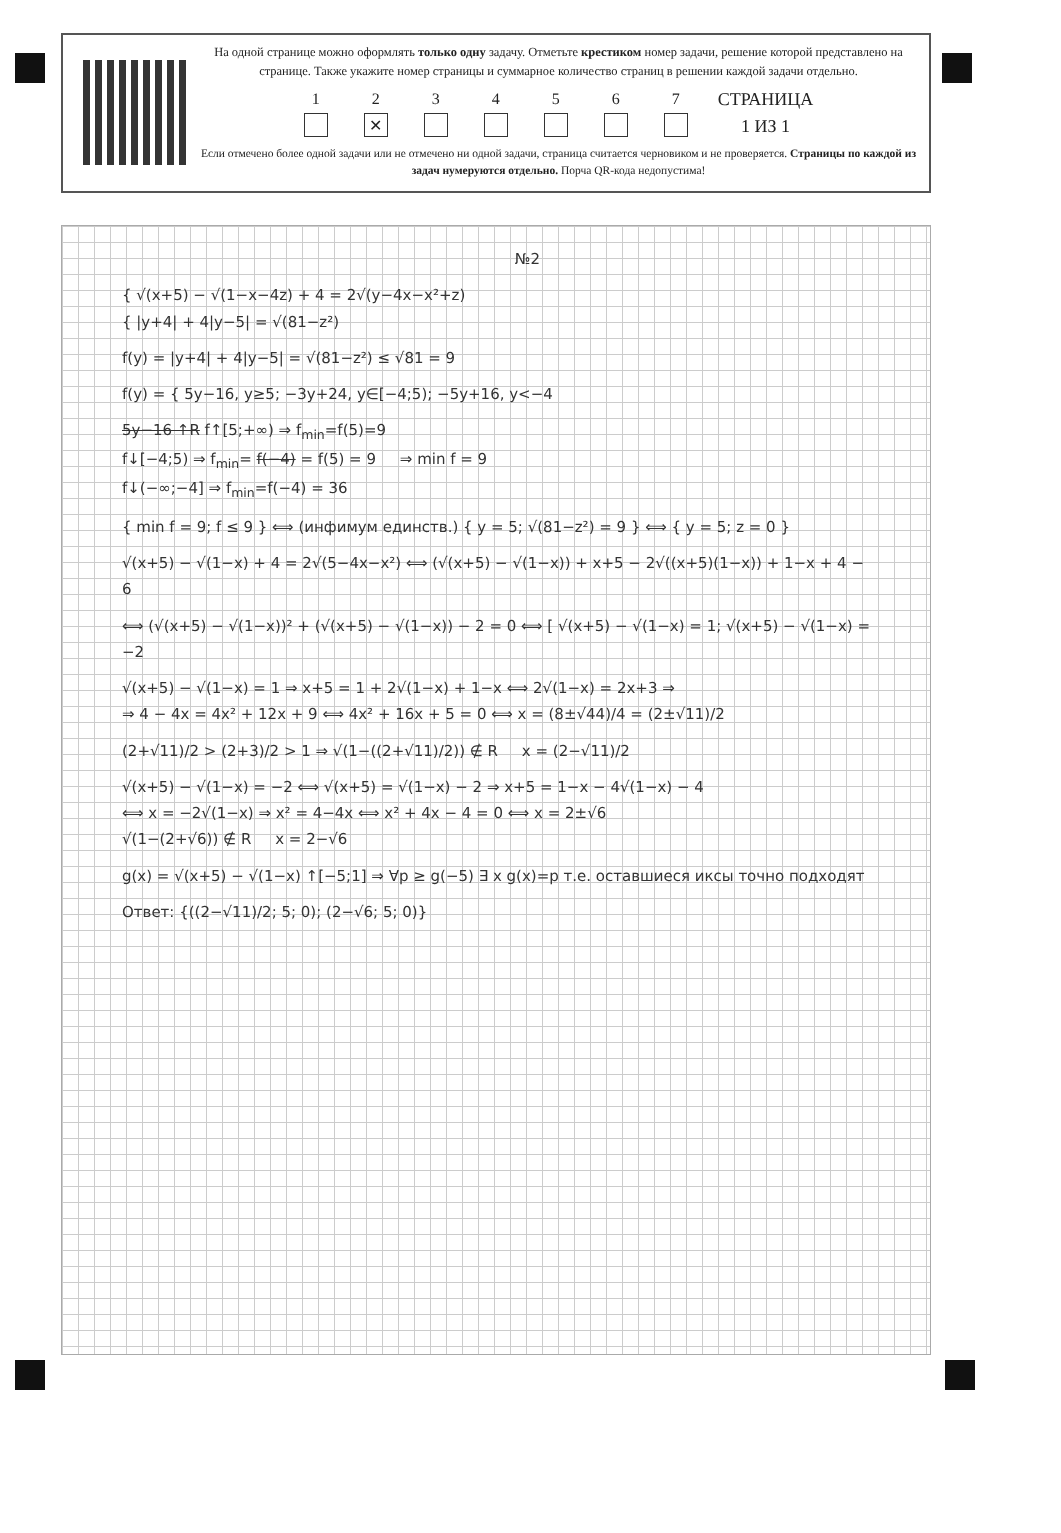На одной странице можно оформлять только одну задачу. Отметьте крестиком номер задачи, решение которой представлено на странице. Также укажите номер страницы и суммарное количество страниц в решении каждой задачи отдельно.
1 2
✕
3 4 5 6 7
СТРАНИЦА
1 ИЗ 1
Если отмечено более одной задачи или не отмечено ни одной задачи, страница считается черновиком и не проверяется. Страницы по каждой из задач нумеруются отдельно. Порча QR-кода недопустима!
№2
{ √(x+5) − √(1−x−4z) + 4 = 2√(y−4x−x²+z)
{ |y+4| + 4|y−5| = √(81−z²)
f(y) = |y+4| + 4|y−5| = √(81−z²) ≤ √81 = 9
f(y) = { 5y−16, y≥5; −3y+24, y∈[−4;5); −5y+16, y<−4
5y−16 ↑R f↑[5;+∞) ⇒ f<sub>min</sub>=f(5)=9
f↓[−4;5) ⇒ f<sub>min</sub>= f(−4) = f(5) = 9 ⇒ min f = 9
f↓(−∞;−4] ⇒ f<sub>min</sub>=f(−4) = 36
{ min f = 9; f ≤ 9 } ⟺ (инфимум единств.) { y = 5; √(81−z²) = 9 } ⟺ { y = 5; z = 0 }
√(x+5) − √(1−x) + 4 = 2√(5−4x−x²) ⟺ (√(x+5) − √(1−x)) + x+5 − 2√((x+5)(1−x)) + 1−x + 4 − 6
⟺ (√(x+5) − √(1−x))² + (√(x+5) − √(1−x)) − 2 = 0 ⟺ [ √(x+5) − √(1−x) = 1; √(x+5) − √(1−x) = −2
√(x+5) − √(1−x) = 1 ⇒ x+5 = 1 + 2√(1−x) + 1−x ⟺ 2√(1−x) = 2x+3 ⇒
⇒ 4 − 4x = 4x² + 12x + 9 ⟺ 4x² + 16x + 5 = 0 ⟺ x = (8±√44)/4 = (2±√11)/2
(2+√11)/2 > (2+3)/2 > 1 ⇒ √(1−((2+√11)/2)) ∉ R x = (2−√11)/2
√(x+5) − √(1−x) = −2 ⟺ √(x+5) = √(1−x) − 2 ⇒ x+5 = 1−x − 4√(1−x) − 4
⟺ x = −2√(1−x) ⇒ x² = 4−4x ⟺ x² + 4x − 4 = 0 ⟺ x = 2±√6
√(1−(2+√6)) ∉ R x = 2−√6
g(x) = √(x+5) − √(1−x) ↑[−5;1] ⇒ ∀p ≥ g(−5) ∃ x g(x)=p т.е. оставшиеся иксы точно подходят
Ответ: {((2−√11)/2; 5; 0); (2−√6; 5; 0)}